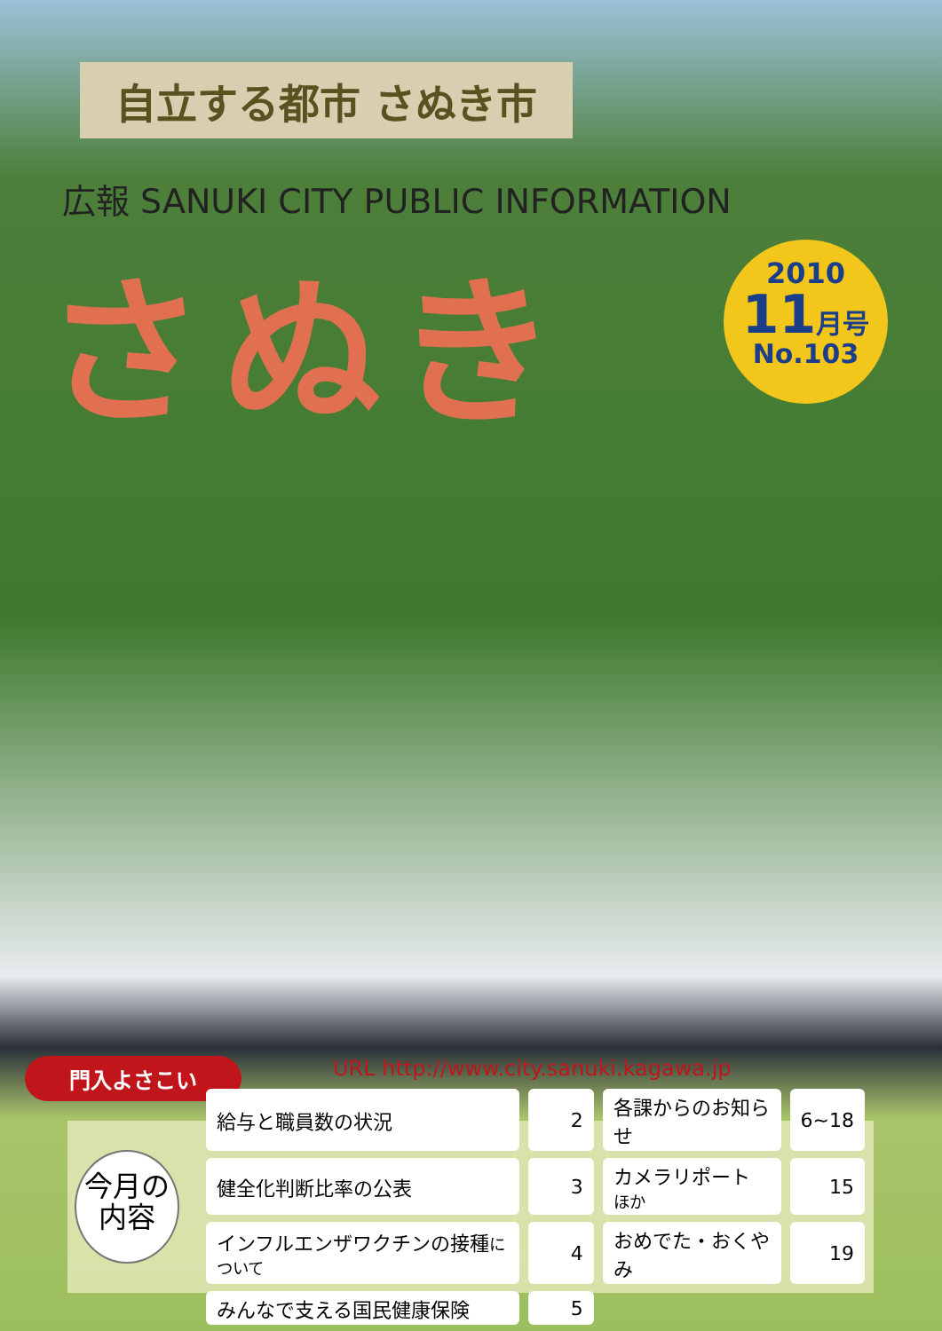自立する都市 さぬき市
広報 SANUKI CITY PUBLIC INFORMATION
さぬき
2010
11月号
No.103
門入よさこい
URL http://www.city.sanuki.kagawa.jp
今月の
内容
| 給与と職員数の状況 | 2 | 各課からのお知らせ | 6~18 |
| 健全化判断比率の公表 | 3 | カメラリポート ほか | 15 |
| インフルエンザワクチンの接種 について | 4 | おめでた・おくやみ | 19 |
| みんなで支える国民健康保険 | 5 | | |